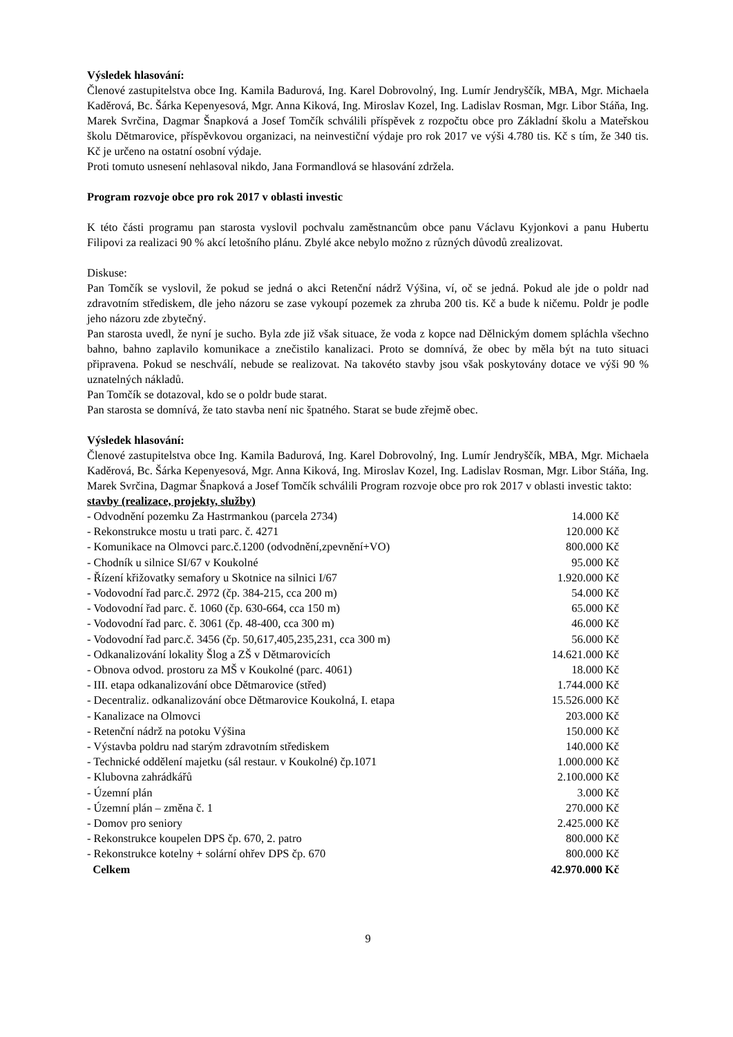Výsledek hlasování:
Členové zastupitelstva obce Ing. Kamila Badurová, Ing. Karel Dobrovolný, Ing. Lumír Jendryščík, MBA, Mgr. Michaela Kaděrová, Bc. Šárka Kepenyesová, Mgr. Anna Kiková, Ing. Miroslav Kozel, Ing. Ladislav Rosman, Mgr. Libor Stáňa, Ing. Marek Svrčina, Dagmar Šnapková a Josef Tomčík schválili příspěvek z rozpočtu obce pro Základní školu a Mateřskou školu Dětmarovice, příspěvkovou organizaci, na neinvestiční výdaje pro rok 2017 ve výši 4.780 tis. Kč s tím, že 340 tis. Kč je určeno na ostatní osobní výdaje.
Proti tomuto usnesení nehlasoval nikdo, Jana Formandlová se hlasování zdržela.
Program rozvoje obce pro rok 2017 v oblasti investic
K této části programu pan starosta vyslovil pochvalu zaměstnancům obce panu Václavu Kyjonkovi a panu Hubertu Filipovi za realizaci 90 % akcí letošního plánu. Zbylé akce nebylo možno z různých důvodů zrealizovat.
Diskuse:
Pan Tomčík se vyslovil, že pokud se jedná o akci Retenční nádrž Výšina, ví, oč se jedná. Pokud ale jde o poldr nad zdravotním střediskem, dle jeho názoru se zase vykoupí pozemek za zhruba 200 tis. Kč a bude k ničemu. Poldr je podle jeho názoru zde zbytečný.
Pan starosta uvedl, že nyní je sucho. Byla zde již však situace, že voda z kopce nad Dělnickým domem spláchla všechno bahno, bahno zaplavilo komunikace a znečistilo kanalizaci. Proto se domnívá, že obec by měla být na tuto situaci připravena. Pokud se neschválí, nebude se realizovat. Na takovéto stavby jsou však poskytovány dotace ve výši 90 % uznatelných nákladů.
Pan Tomčík se dotazoval, kdo se o poldr bude starat.
Pan starosta se domnívá, že tato stavba není nic špatného. Starat se bude zřejmě obec.
Výsledek hlasování:
Členové zastupitelstva obce Ing. Kamila Badurová, Ing. Karel Dobrovolný, Ing. Lumír Jendryščík, MBA, Mgr. Michaela Kaděrová, Bc. Šárka Kepenyesová, Mgr. Anna Kiková, Ing. Miroslav Kozel, Ing. Ladislav Rosman, Mgr. Libor Stáňa, Ing. Marek Svrčina, Dagmar Šnapková a Josef Tomčík schválili Program rozvoje obce pro rok 2017 v oblasti investic takto:
stavby (realizace, projekty, služby)
| - Odvodnění pozemku Za Hastrmankou (parcela 2734) | 14.000 Kč |
| - Rekonstrukce mostu u trati parc. č. 4271 | 120.000 Kč |
| - Komunikace na Olmovci parc.č.1200 (odvodnění,zpevnění+VO) | 800.000 Kč |
| - Chodník u silnice SI/67 v Koukolné | 95.000 Kč |
| - Řízení křižovatky semafory u Skotnice na silnici I/67 | 1.920.000 Kč |
| - Vodovodní řad parc.č. 2972 (čp. 384-215, cca 200 m) | 54.000 Kč |
| - Vodovodní řad parc. č. 1060 (čp. 630-664, cca 150 m) | 65.000 Kč |
| - Vodovodní řad parc. č. 3061 (čp. 48-400, cca 300 m) | 46.000 Kč |
| - Vodovodní řad parc.č. 3456 (čp. 50,617,405,235,231, cca 300 m) | 56.000 Kč |
| - Odkanalizování lokality Šlog a ZŠ v Dětmarovicích | 14.621.000 Kč |
| - Obnova odvod. prostoru za MŠ v Koukolné (parc. 4061) | 18.000 Kč |
| - III. etapa odkanalizování obce Dětmarovice (střed) | 1.744.000 Kč |
| - Decentraliz. odkanalizování obce Dětmarovice Koukolná, I. etapa | 15.526.000 Kč |
| - Kanalizace na Olmovci | 203.000 Kč |
| - Retenční nádrž na potoku Výšina | 150.000 Kč |
| - Výstavba poldru nad starým zdravotním střediskem | 140.000 Kč |
| - Technické oddělení majetku (sál restaur. v Koukolné) čp.1071 | 1.000.000 Kč |
| - Klubovna zahrádkářů | 2.100.000 Kč |
| - Územní plán | 3.000 Kč |
| - Územní plán – změna č. 1 | 270.000 Kč |
| - Domov pro seniory | 2.425.000 Kč |
| - Rekonstrukce koupelen DPS čp. 670, 2. patro | 800.000 Kč |
| - Rekonstrukce kotelny + solární ohřev DPS čp. 670 | 800.000 Kč |
| Celkem | 42.970.000 Kč |
9